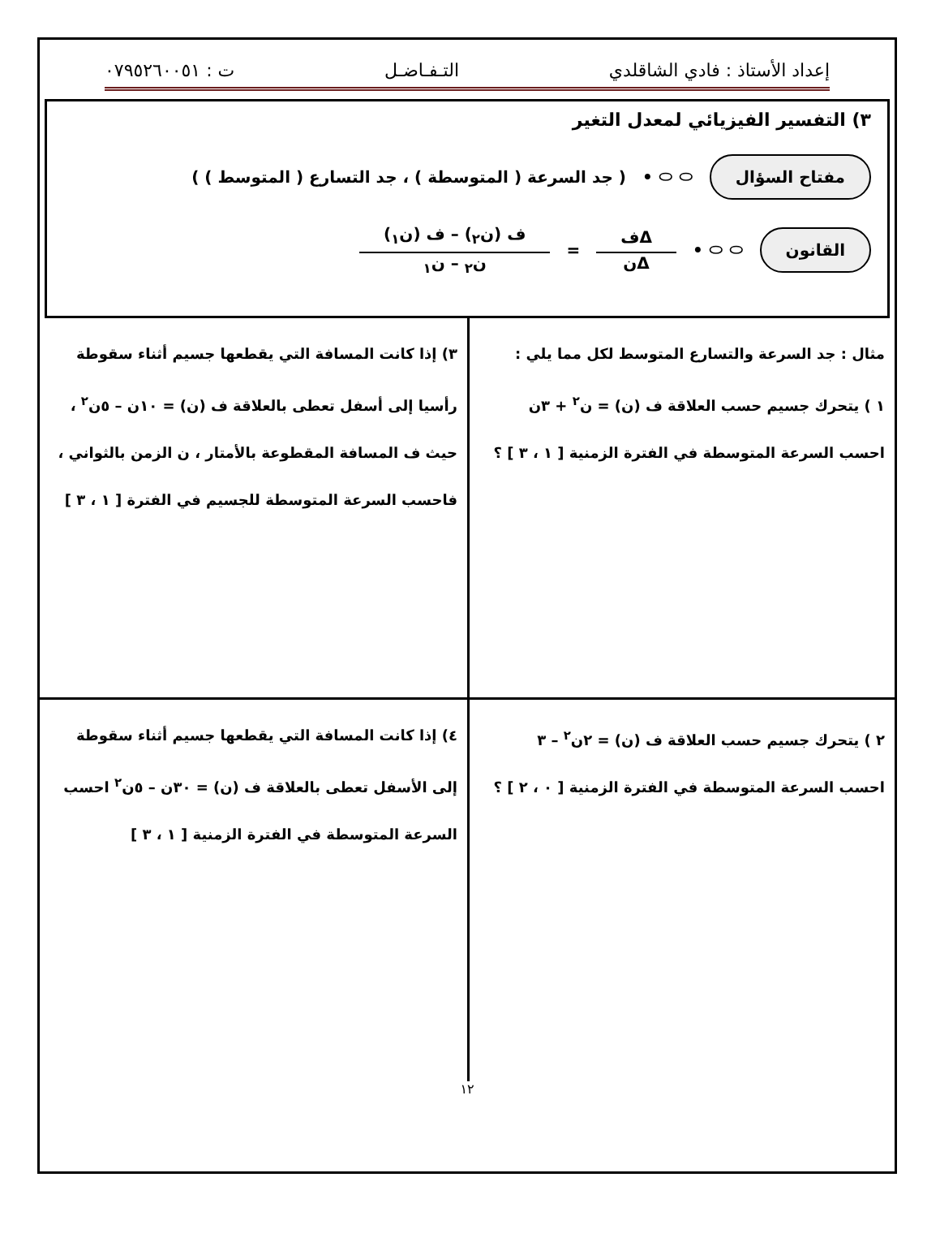إعداد الأستاذ : فادي الشاقلدي التـفـاضـل ت : ٠٧٩٥٢٦٠٠٥١
٣) التفسير الفيزيائي لمعدل التغير
مفتاح السؤال ⬭ ⬭ • ( جد السرعة ( المتوسطة ) ، جد التسارع ( المتوسط ) )
القانون ⬭ ⬭ • Δف Δن = ف (ن<sub>٢</sub>) – ف (ن<sub>١</sub>) ن<sub>٢</sub> – ن<sub>١</sub>
مثال : جد السرعة والتسارع المتوسط لكل مما يلي :
١ ) يتحرك جسيم حسب العلاقة ف (ن) = ن<sup>٢</sup> + ٣ن
احسب السرعة المتوسطة في الفترة الزمنية [ ١ ، ٣ ] ؟
٣) إذا كانت المسافة التي يقطعها جسيم أثناء سقوطة رأسيا إلى أسفل تعطى بالعلاقة ف (ن) = ١٠ن – ٥ن<sup>٢</sup> ، حيث ف المسافة المقطوعة بالأمتار ، ن الزمن بالثواني ، فاحسب السرعة المتوسطة للجسيم في الفترة [ ١ ، ٣ ]
٢ ) يتحرك جسيم حسب العلاقة ف (ن) = ٢ن<sup>٢</sup> – ٣
احسب السرعة المتوسطة في الفترة الزمنية [ ٠ ، ٢ ] ؟
٤) إذا كانت المسافة التي يقطعها جسيم أثناء سقوطة إلى الأسفل تعطى بالعلاقة ف (ن) = ٣٠ن – ٥ن<sup>٢</sup> احسب السرعة المتوسطة في الفترة الزمنية [ ١ ، ٣ ]
١٢